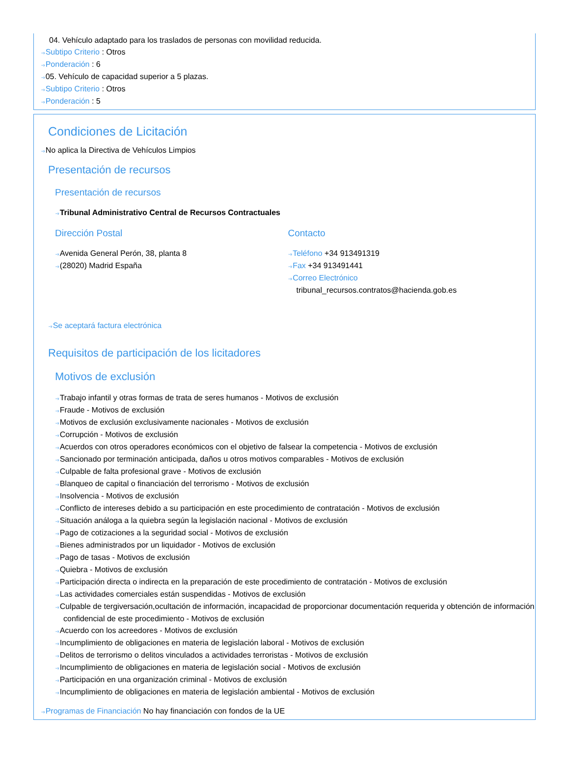04. Vehículo adaptado para los traslados de personas con movilidad reducida.
···› Subtipo Criterio : Otros
···› Ponderación : 6
···› 05. Vehículo de capacidad superior a 5 plazas.
···› Subtipo Criterio : Otros
···› Ponderación : 5
Condiciones de Licitación
···› No aplica la Directiva de Vehículos Limpios
Presentación de recursos
Presentación de recursos
···› Tribunal Administrativo Central de Recursos Contractuales
Dirección Postal
···› Avenida General Perón, 38, planta 8
···› (28020) Madrid España
Contacto
···› Teléfono +34 913491319
···› Fax +34 913491441
···› Correo Electrónico
tribunal_recursos.contratos@hacienda.gob.es
···› Se aceptará factura electrónica
Requisitos de participación de los licitadores
Motivos de exclusión
···› Trabajo infantil y otras formas de trata de seres humanos - Motivos de exclusión
···› Fraude - Motivos de exclusión
···› Motivos de exclusión exclusivamente nacionales - Motivos de exclusión
···› Corrupción - Motivos de exclusión
···› Acuerdos con otros operadores económicos con el objetivo de falsear la competencia - Motivos de exclusión
···› Sancionado por terminación anticipada, daños u otros motivos comparables - Motivos de exclusión
···› Culpable de falta profesional grave - Motivos de exclusión
···› Blanqueo de capital o financiación del terrorismo - Motivos de exclusión
···› Insolvencia - Motivos de exclusión
···› Conflicto de intereses debido a su participación en este procedimiento de contratación - Motivos de exclusión
···› Situación análoga a la quiebra según la legislación nacional - Motivos de exclusión
···› Pago de cotizaciones a la seguridad social - Motivos de exclusión
···› Bienes administrados por un liquidador - Motivos de exclusión
···› Pago de tasas - Motivos de exclusión
···› Quiebra - Motivos de exclusión
···› Participación directa o indirecta en la preparación de este procedimiento de contratación - Motivos de exclusión
···› Las actividades comerciales están suspendidas - Motivos de exclusión
···› Culpable de tergiversación,ocultación de información, incapacidad de proporcionar documentación requerida y obtención de información confidencial de este procedimiento - Motivos de exclusión
···› Acuerdo con los acreedores - Motivos de exclusión
···› Incumplimiento de obligaciones en materia de legislación laboral - Motivos de exclusión
···› Delitos de terrorismo o delitos vinculados a actividades terroristas - Motivos de exclusión
···› Incumplimiento de obligaciones en materia de legislación social - Motivos de exclusión
···› Participación en una organización criminal - Motivos de exclusión
···› Incumplimiento de obligaciones en materia de legislación ambiental - Motivos de exclusión
···› Programas de Financiación No hay financiación con fondos de la UE